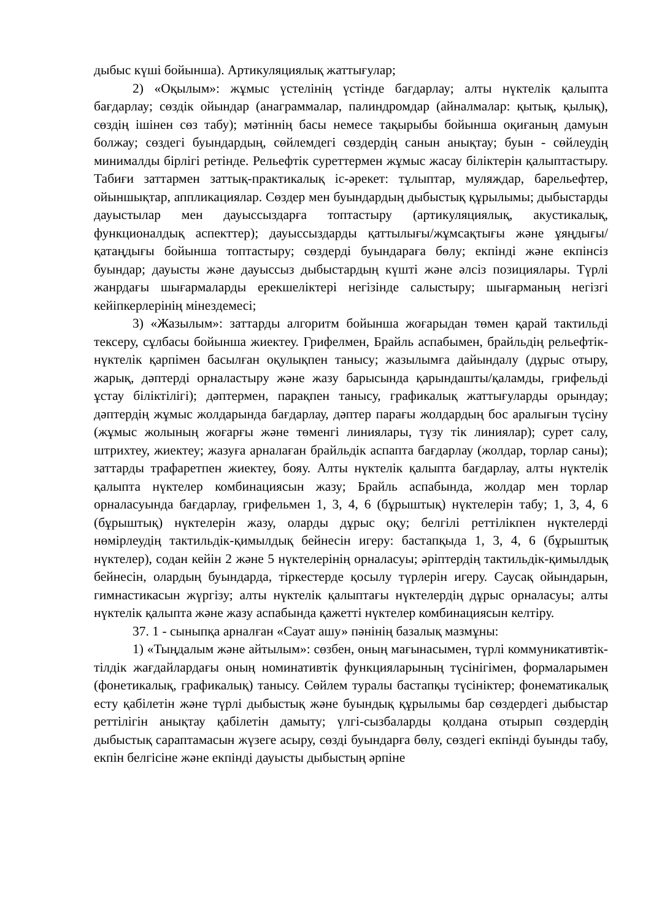дыбыс күші бойынша). Артикуляциялық жаттығулар;
2) «Оқылым»: жұмыс үстелінің үстінде бағдарлау; алты нүктелік қалыпта бағдарлау; сөздік ойындар (анаграммалар, палиндромдар (айналмалар: қытық, қылық), сөздің ішінен сөз табу); мәтіннің басы немесе тақырыбы бойынша оқиғаның дамуын болжау; сөздегі буындардың, сөйлемдегі сөздердің санын анықтау; буын - сөйлеудің минималды бірлігі ретінде. Рельефтік суреттермен жұмыс жасау біліктерін қалыптастыру. Табиғи заттармен заттық-практикалық іс-әрекет: тұлыптар, муляждар, барельефтер, ойыншықтар, аппликациялар. Сөздер мен буындардың дыбыстық құрылымы; дыбыстарды дауыстылар мен дауыссыздарға топтастыру (артикуляциялық, акустикалық, функционалдық аспекттер); дауыссыздарды қаттылығы/жұмсақтығы және ұяңдығы/қатаңдығы бойынша топтастыру; сөздерді буындараға бөлу; екпінді және екпінсіз буындар; дауысты және дауыссыз дыбыстардың күшті және әлсіз позициялары. Түрлі жанрдағы шығармаларды ерекшеліктері негізінде салыстыру; шығарманың негізгі кейіпкерлерінің мінездемесі;
3) «Жазылым»: заттарды алгоритм бойынша жоғарыдан төмен қарай тактильді тексеру, сұлбасы бойынша жиектеу. Грифелмен, Брайль аспабымен, брайльдің рельефтік-нүктелік қарпімен басылған оқулықпен танысу; жазылымға дайындалу (дұрыс отыру, жарық, дәптерді орналастыру және жазу барысында қарындашты/қаламды, грифельді ұстау біліктілігі); дәптермен, парақпен танысу, графикалық жаттығуларды орындау; дәптердің жұмыс жолдарында бағдарлау, дәптер парағы жолдардың бос аралығын түсіну (жұмыс жолының жоғарғы және төменгі линиялары, түзу тік линиялар); сурет салу, штрихтеу, жиектеу; жазуға арналаған брайльдік аспапта бағдарлау (жолдар, торлар саны); заттарды трафаретпен жиектеу, бояу. Алты нүктелік қалыпта бағдарлау, алты нүктелік қалыпта нүктелер комбинациясын жазу; Брайль аспабында, жолдар мен торлар орналасуында бағдарлау, грифельмен 1, 3, 4, 6 (бұрыштық) нүктелерін табу; 1, 3, 4, 6 (бұрыштық) нүктелерін жазу, оларды дұрыс оқу; белгілі реттілікпен нүктелерді нөмірлеудің тактильдік-қимылдық бейнесін игеру: бастапқыда 1, 3, 4, 6 (бұрыштық нүктелер), содан кейін 2 және 5 нүктелерінің орналасуы; әріптердің тактильдік-қимылдық бейнесін, олардың буындарда, тіркестерде қосылу түрлерін игеру. Саусақ ойындарын, гимнастикасын жүргізу; алты нүктелік қалыптағы нүктелердің дұрыс орналасуы; алты нүктелік қалыпта және жазу аспабында қажетті нүктелер комбинациясын келтіру.
37. 1 - сыныпқа арналған «Сауат ашу» пәнінің базалық мазмұны:
1) «Тыңдалым және айтылым»: сөзбен, оның мағынасымен, түрлі коммуникативтік-тілдік жағдайлардағы оның номинативтік функцияларының түсінігімен, формаларымен (фонетикалық, графикалық) танысу. Сөйлем туралы бастапқы түсініктер; фонематикалық есту қабілетін және түрлі дыбыстық және буындық құрылымы бар сөздердегі дыбыстар реттілігін анықтау қабілетін дамыту; үлгі-сызбаларды қолдана отырып сөздердің дыбыстық сараптамасын жүзеге асыру, сөзді буындарға бөлу, сөздегі екпінді буынды табу, екпін белгісіне және екпінді дауысты дыбыстың әрпіне